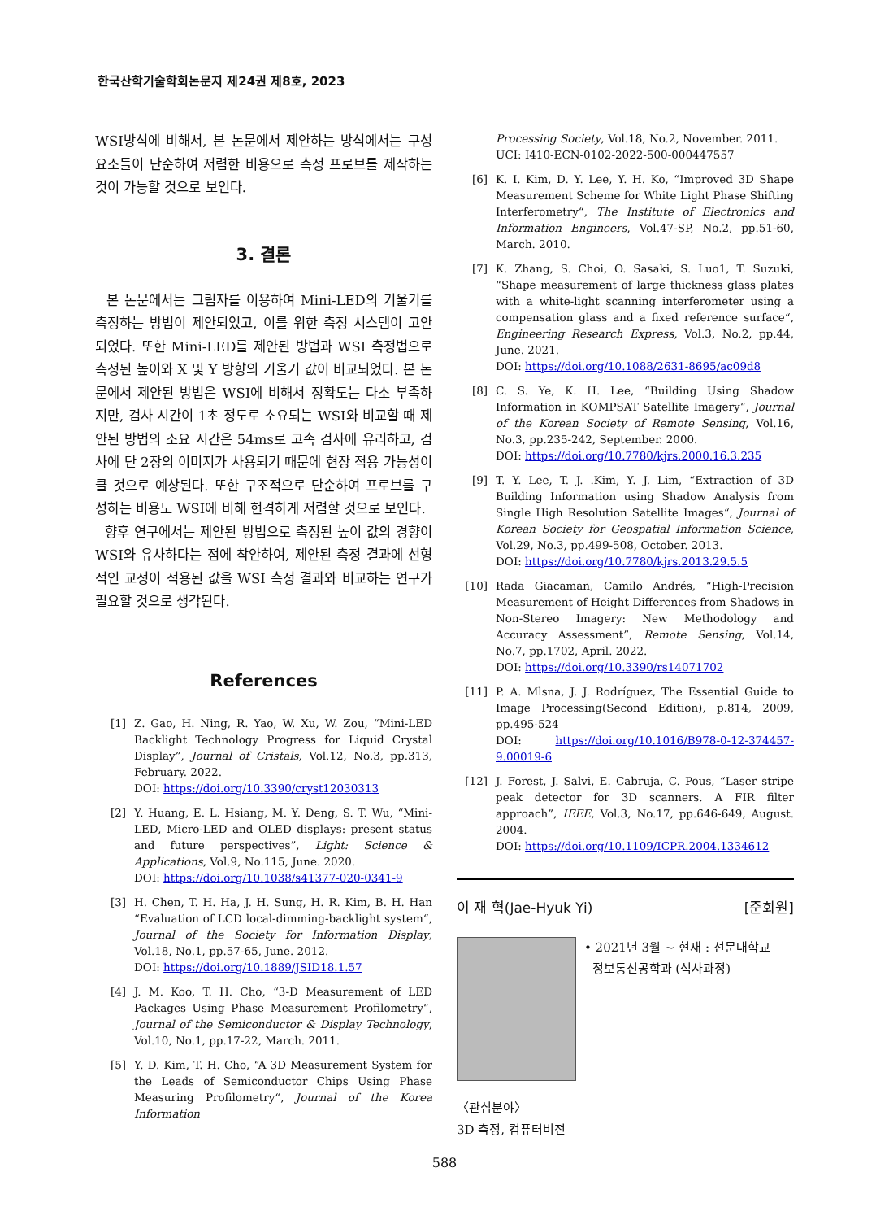한국산학기술학회논문지 제24권 제8호, 2023
WSI방식에 비해서, 본 논문에서 제안하는 방식에서는 구성 요소들이 단순하여 저렴한 비용으로 측정 프로브를 제작하는 것이 가능할 것으로 보인다.
3. 결론
본 논문에서는 그림자를 이용하여 Mini-LED의 기울기를 측정하는 방법이 제안되었고, 이를 위한 측정 시스템이 고안되었다. 또한 Mini-LED를 제안된 방법과 WSI 측정법으로 측정된 높이와 X 및 Y 방향의 기울기 값이 비교되었다. 본 논문에서 제안된 방법은 WSI에 비해서 정확도는 다소 부족하지만, 검사 시간이 1초 정도로 소요되는 WSI와 비교할 때 제안된 방법의 소요 시간은 54ms로 고속 검사에 유리하고, 검사에 단 2장의 이미지가 사용되기 때문에 현장 적용 가능성이 클 것으로 예상된다. 또한 구조적으로 단순하여 프로브를 구성하는 비용도 WSI에 비해 현격하게 저렴할 것으로 보인다.
향후 연구에서는 제안된 방법으로 측정된 높이 값의 경향이 WSI와 유사하다는 점에 착안하여, 제안된 측정 결과에 선형적인 교정이 적용된 값을 WSI 측정 결과와 비교하는 연구가 필요할 것으로 생각된다.
References
[1] Z. Gao, H. Ning, R. Yao, W. Xu, W. Zou, “Mini-LED Backlight Technology Progress for Liquid Crystal Display”, Journal of Cristals, Vol.12, No.3, pp.313, February. 2022.
DOI: https://doi.org/10.3390/cryst12030313
[2] Y. Huang, E. L. Hsiang, M. Y. Deng, S. T. Wu, “Mini-LED, Micro-LED and OLED displays: present status and future perspectives”, Light: Science & Applications, Vol.9, No.115, June. 2020.
DOI: https://doi.org/10.1038/s41377-020-0341-9
[3] H. Chen, T. H. Ha, J. H. Sung, H. R. Kim, B. H. Han “Evaluation of LCD local-dimming-backlight system“, Journal of the Society for Information Display, Vol.18, No.1, pp.57-65, June. 2012.
DOI: https://doi.org/10.1889/JSID18.1.57
[4] J. M. Koo, T. H. Cho, “3-D Measurement of LED Packages Using Phase Measurement Profilometry“, Journal of the Semiconductor & Display Technology, Vol.10, No.1, pp.17-22, March. 2011.
[5] Y. D. Kim, T. H. Cho, “A 3D Measurement System for the Leads of Semiconductor Chips Using Phase Measuring Profilometry“, Journal of the Korea Information
Processing Society, Vol.18, No.2, November. 2011.
UCI: I410-ECN-0102-2022-500-000447557
[6] K. I. Kim, D. Y. Lee, Y. H. Ko, “Improved 3D Shape Measurement Scheme for White Light Phase Shifting Interferometry“, The Institute of Electronics and Information Engineers, Vol.47-SP, No.2, pp.51-60, March. 2010.
[7] K. Zhang, S. Choi, O. Sasaki, S. Luo1, T. Suzuki, “Shape measurement of large thickness glass plates with a white-light scanning interferometer using a compensation glass and a fixed reference surface“, Engineering Research Express, Vol.3, No.2, pp.44, June. 2021.
DOI: https://doi.org/10.1088/2631-8695/ac09d8
[8] C. S. Ye, K. H. Lee, “Building Using Shadow Information in KOMPSAT Satellite Imagery“, Journal of the Korean Society of Remote Sensing, Vol.16, No.3, pp.235-242, September. 2000.
DOI: https://doi.org/10.7780/kjrs.2000.16.3.235
[9] T. Y. Lee, T. J. .Kim, Y. J. Lim, “Extraction of 3D Building Information using Shadow Analysis from Single High Resolution Satellite Images“, Journal of Korean Society for Geospatial Information Science, Vol.29, No.3, pp.499-508, October. 2013.
DOI: https://doi.org/10.7780/kjrs.2013.29.5.5
[10] Rada Giacaman, Camilo Andrés, “High-Precision Measurement of Height Differences from Shadows in Non-Stereo Imagery: New Methodology and Accuracy Assessment”, Remote Sensing, Vol.14, No.7, pp.1702, April. 2022.
DOI: https://doi.org/10.3390/rs14071702
[11] P. A. Mlsna, J. J. Rodríguez, The Essential Guide to Image Processing(Second Edition), p.814, 2009, pp.495-524
DOI: https://doi.org/10.1016/B978-0-12-374457-9.00019-6
[12] J. Forest, J. Salvi, E. Cabruja, C. Pous, “Laser stripe peak detector for 3D scanners. A FIR filter approach”, IEEE, Vol.3, No.17, pp.646-649, August. 2004.
DOI: https://doi.org/10.1109/ICPR.2004.1334612
이 재 혁(Jae-Hyuk Yi) [준회원]
• 2021년 3월 ~ 현재 : 선문대학교
정보통신공학과 (석사과정)
〈관심분야〉
3D 측정, 컴퓨터비전
588